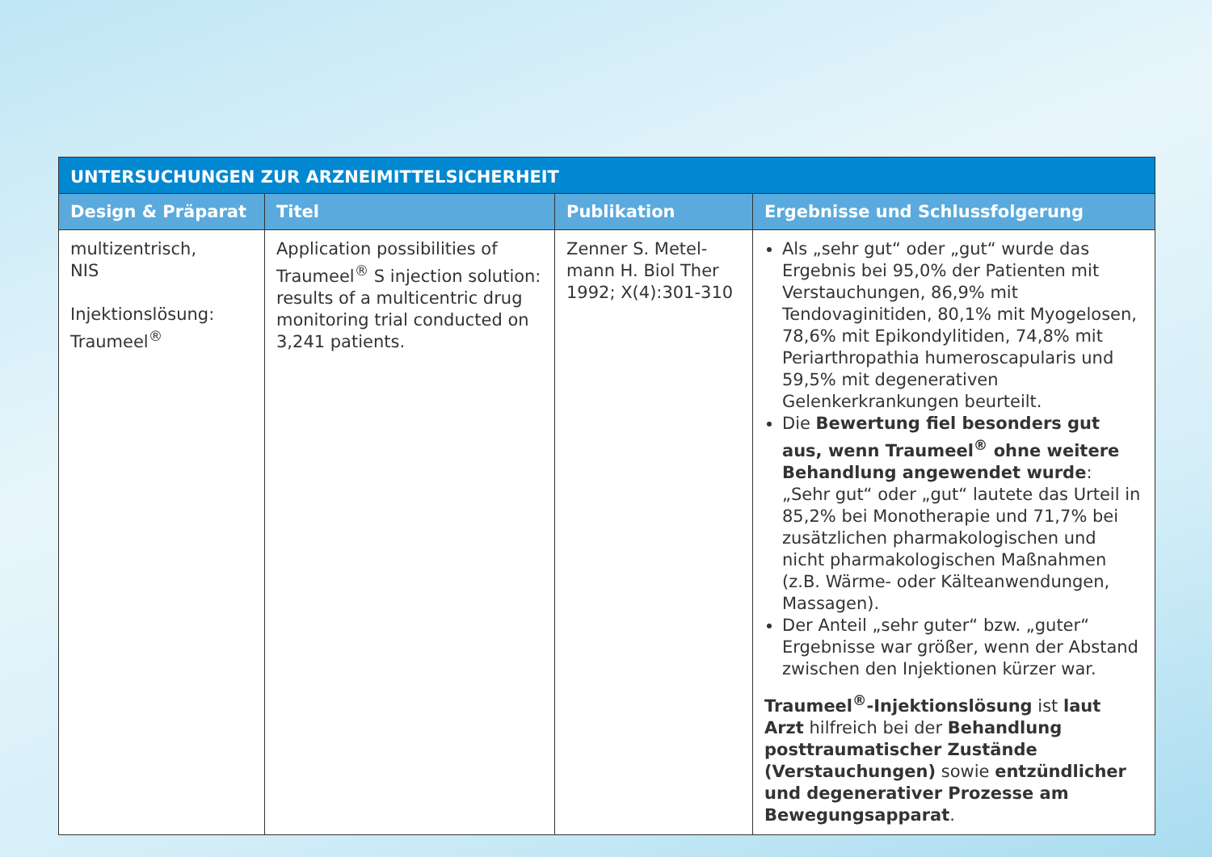| UNTERSUCHUNGEN ZUR ARZNEIMITTELSICHERHEIT | | | |
| --- | --- | --- | --- |
| Design & Präparat | Titel | Publikation | Ergebnisse und Schlussfolgerung |
| multizentrisch, NIS Injektionslösung: Traumeel<sup>®</sup> | Application possibilities of Traumeel<sup>®</sup> S injection solution: results of a multicentric drug monitoring trial conducted on 3,241 patients. | Zenner S. Metel-mann H. Biol Ther 1992; X(4):301-310 | Als „sehr gut“ oder „gut“ wurde das Ergebnis bei 95,0% der Patienten mit Verstauchungen, 86,9% mit Tendovaginitiden, 80,1% mit Myogelosen, 78,6% mit Epikondylitiden, 74,8% mit Periarthropathia humeroscapularis und 59,5% mit degenerativen Gelenkerkrankungen beurteilt. Die Bewertung fiel besonders gut aus, wenn Traumeel<sup>®</sup> ohne weitere Behandlung angewendet wurde : „Sehr gut“ oder „gut“ lautete das Urteil in 85,2% bei Monotherapie und 71,7% bei zusätzlichen pharmakologischen und nicht pharmakologischen Maßnahmen (z.B. Wärme- oder Kälteanwendungen, Massagen). Der Anteil „sehr guter“ bzw. „guter“ Ergebnisse war größer, wenn der Abstand zwischen den Injektionen kürzer war. Traumeel<sup>®</sup>-Injektionslösung ist laut Arzt hilfreich bei der Behandlung posttraumatischer Zustände (Verstauchungen) sowie entzündlicher und degenerativer Prozesse am Bewegungsapparat . |